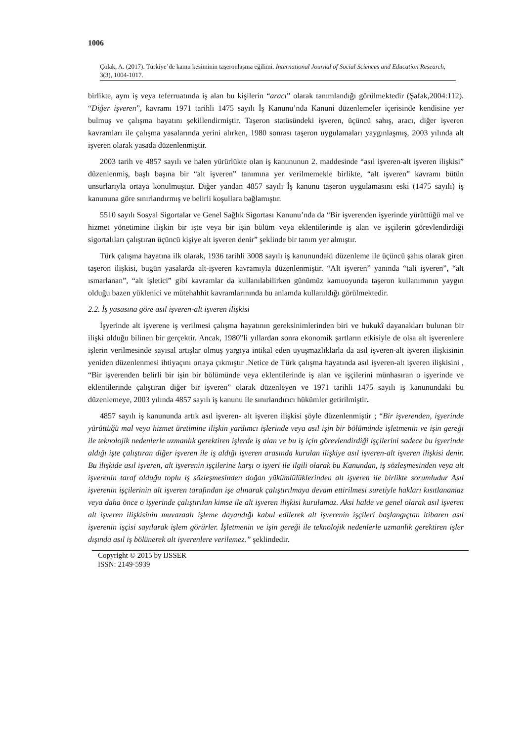1006
Çolak, A. (2017). Türkiye’de kamu kesiminin taşeronlaşma eğilimi. International Journal of Social Sciences and Education Research, 3(3), 1004-1017.
birlikte, aynı iş veya teferruatında iş alan bu kişilerin “aracı” olarak tanımlandığı görülmektedir (Şafak,2004:112). “Diğer işveren”, kavramı 1971 tarihli 1475 sayılı İş Kanunu’nda Kanuni düzenlemeler içerisinde kendisine yer bulmuş ve çalışma hayatını şekillendirmiştir. Taşeron statüsündeki işveren, üçüncü sahış, aracı, diğer işveren kavramları ile çalışma yasalarında yerini alırken, 1980 sonrası taşeron uygulamaları yaygınlaşmış, 2003 yılında alt işveren olarak yasada düzenlenmiştir.
2003 tarih ve 4857 sayılı ve halen yürürlükte olan iş kanununun 2. maddesinde “asıl işveren-alt işveren ilişkisi” düzenlenmiş, başlı başına bir “alt işveren” tanımına yer verilmemekle birlikte, “alt işveren” kavramı bütün unsurlarıyla ortaya konulmuştur. Diğer yandan 4857 sayılı İş kanunu taşeron uygulamasını eski (1475 sayılı) iş kanununa göre sınırlandırmış ve belirli koşullara bağlamıştır.
5510 sayılı Sosyal Sigortalar ve Genel Sağlık Sigortası Kanunu’nda da “Bir işverenden işyerinde yürüttüğü mal ve hizmet yönetimine ilişkin bir işte veya bir işin bölüm veya eklentilerinde iş alan ve işçilerin görevlendirdiği sigortalıları çalıştıran üçüncü kişiye alt işveren denir” şeklinde bir tanım yer almıştır.
Türk çalışma hayatına ilk olarak, 1936 tarihli 3008 sayılı iş kanunundaki düzenleme ile üçüncü şahıs olarak giren taşeron ilişkisi, bugün yasalarda alt-işveren kavramıyla düzenlenmiştir. “Alt işveren” yanında “tali işveren”, “alt ısmarlanan”, “alt işletici” gibi kavramlar da kullanılabilirken günümüz kamuoyunda taşeron kullanımının yaygın olduğu bazen yüklenici ve mütehahhit kavramlarınında bu anlamda kullanıldığı görülmektedir.
2.2. İş yasasına göre asıl işveren-alt işveren ilişkisi
İşyerinde alt işverene iş verilmesi çalışma hayatının gereksinimlerinden biri ve hukukî dayanakları bulunan bir ilişki olduğu bilinen bir gerçektir. Ancak, 1980‟li yıllardan sonra ekonomik şartların etkisiyle de olsa alt işverenlere işlerin verilmesinde sayısal artışlar olmuş yargıya intikal eden uyuşmazlıklarla da asıl işveren-alt işveren ilişkisinin yeniden düzenlenmesi ihtiyaçını ortaya çıkmıştır .Netice de Türk çalışma hayatında asıl işveren-alt işveren ilişkisini , “Bir işverenden belirli bir işin bir bölümünde veya eklentilerinde iş alan ve işçilerini münhasıran o işyerinde ve eklentilerinde çalıştıran diğer bir işveren” olarak düzenleyen ve 1971 tarihli 1475 sayılı iş kanunundaki bu düzenlemeye, 2003 yılında 4857 sayılı iş kanunu ile sınırlandırıcı hükümler getirilmiştir.
4857 sayılı iş kanununda artık asıl işveren- alt işveren ilişkisi şöyle düzenlenmiştir ; “Bir işverenden, işyerinde yürüttüğü mal veya hizmet üretimine ilişkin yardımcı işlerinde veya asıl işin bir bölümünde işletmenin ve işin gereği ile teknolojik nedenlerle uzmanlık gerektiren işlerde iş alan ve bu iş için görevlendirdiği işçilerini sadece bu işyerinde aldığı işte çalıştıran diğer işveren ile iş aldığı işveren arasında kurulan ilişkiye asıl işveren-alt işveren ilişkisi denir. Bu ilişkide asıl işveren, alt işverenin işçilerine karşı o işyeri ile ilgili olarak bu Kanundan, iş sözleşmesinden veya alt işverenin taraf olduğu toplu iş sözleşmesinden doğan yükümlülüklerinden alt işveren ile birlikte sorumludur Asıl işverenin işçilerinin alt işveren tarafından işe alınarak çalıştırılmaya devam ettirilmesi suretiyle hakları kısıtlanamaz veya daha önce o işyerinde çalıştırılan kimse ile alt işveren ilişkisi kurulamaz. Aksi halde ve genel olarak asıl işveren alt işveren ilişkisinin muvazaalı işleme dayandığı kabul edilerek alt işverenin işçileri başlangıçtan itibaren asıl işverenin işçisi sayılarak işlem görürler. İşletmenin ve işin gereği ile teknolojik nedenlerle uzmanlık gerektiren işler dışında asıl iş bölünerek alt işverenlere verilemez.” şeklindedir.
Copyright © 2015 by IJSSER
ISSN: 2149-5939